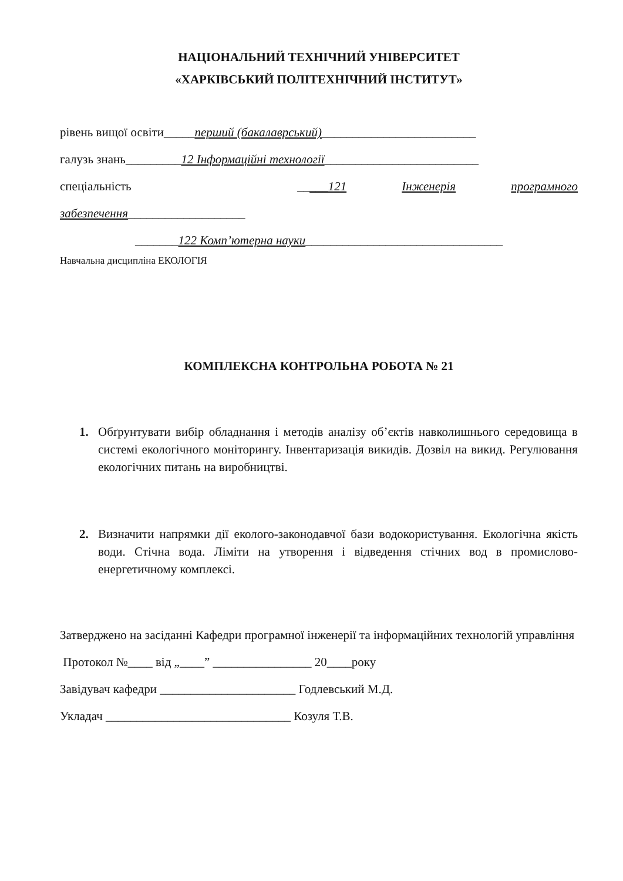НАЦІОНАЛЬНИЙ ТЕХНІЧНИЙ УНІВЕРСИТЕТ
«ХАРКІВСЬКИЙ ПОЛІТЕХНІЧНИЙ ІНСТИТУТ»
рівень вищої освіти_____перший (бакалаврський)_________________________
галузь знань_________12 Інформаційні технології_________________________
спеціальність _____121 Інженерія програмного
забезпечення___________________
_______122 Комп’ютерна науки________________________________
Навчальна дисципліна ЕКОЛОГІЯ
КОМПЛЕКСНА КОНТРОЛЬНА РОБОТА № 21
1. Обґрунтувати вибір обладнання і методів аналізу об’єктів навколишнього середовища в системі екологічного моніторингу. Інвентаризація викидів. Дозвіл на викид. Регулювання екологічних питань на виробництві.
2. Визначити напрямки дії еколого-законодавчої бази водокористування. Екологічна якість води. Стічна вода. Ліміти на утворення і відведення стічних вод в промислово-енергетичному комплексі.
Затверджено на засіданні Кафедри програмної інженерії та інформаційних технологій управління
Протокол №____ від „____” ________________ 20____року
Завідувач кафедри ______________________ Годлевський М.Д.
Укладач ______________________________ Козуля Т.В.